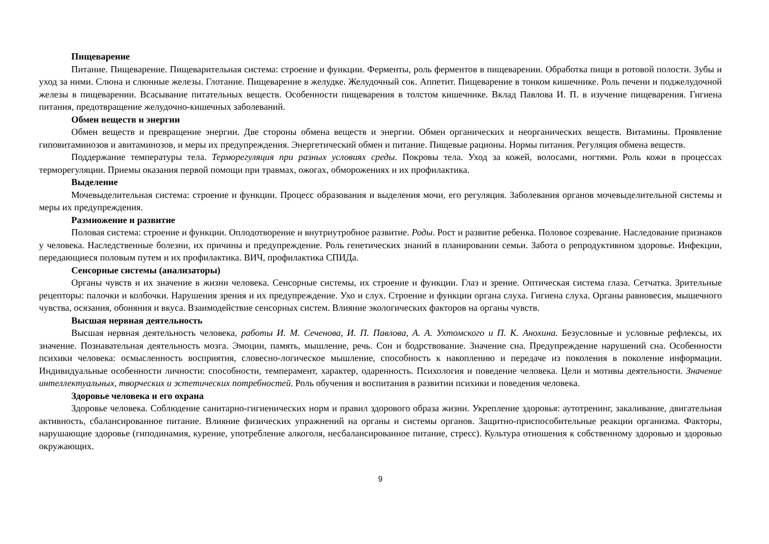Пищеварение
Питание. Пищеварение. Пищеварительная система: строение и функции. Ферменты, роль ферментов в пищеварении. Обработка пищи в ротовой полости. Зубы и уход за ними. Слюна и слюнные железы. Глотание. Пищеварение в желудке. Желудочный сок. Аппетит. Пищеварение в тонком кишечнике. Роль печени и поджелудочной железы в пищеварении. Всасывание питательных веществ. Особенности пищеварения в толстом кишечнике. Вклад Павлова И. П. в изучение пищеварения. Гигиена питания, предотвращение желудочно-кишечных заболеваний.
Обмен веществ и энергии
Обмен веществ и превращение энергии. Две стороны обмена веществ и энергии. Обмен органических и неорганических веществ. Витамины. Проявление гиповитаминозов и авитаминозов, и меры их предупреждения. Энергетический обмен и питание. Пищевые рационы. Нормы питания. Регуляция обмена веществ.
Поддержание температуры тела. Терморегуляция при разных условиях среды. Покровы тела. Уход за кожей, волосами, ногтями. Роль кожи в процессах терморегуляции. Приемы оказания первой помощи при травмах, ожогах, обморожениях и их профилактика.
Выделение
Мочевыделительная система: строение и функции. Процесс образования и выделения мочи, его регуляция. Заболевания органов мочевыделительной системы и меры их предупреждения.
Размножение и развитие
Половая система: строение и функции. Оплодотворение и внутриутробное развитие. Роды. Рост и развитие ребенка. Половое созревание. Наследование признаков у человека. Наследственные болезни, их причины и предупреждение. Роль генетических знаний в планировании семьи. Забота о репродуктивном здоровье. Инфекции, передающиеся половым путем и их профилактика. ВИЧ, профилактика СПИДа.
Сенсорные системы (анализаторы)
Органы чувств и их значение в жизни человека. Сенсорные системы, их строение и функции. Глаз и зрение. Оптическая система глаза. Сетчатка. Зрительные рецепторы: палочки и колбочки. Нарушения зрения и их предупреждение. Ухо и слух. Строение и функции органа слуха. Гигиена слуха. Органы равновесия, мышечного чувства, осязания, обоняния и вкуса. Взаимодействие сенсорных систем. Влияние экологических факторов на органы чувств.
Высшая нервная деятельность
Высшая нервная деятельность человека, работы И. М. Сеченова, И. П. Павлова, А. А. Ухтомского и П. К. Анохина. Безусловные и условные рефлексы, их значение. Познавательная деятельность мозга. Эмоции, память, мышление, речь. Сон и бодрствование. Значение сна. Предупреждение нарушений сна. Особенности психики человека: осмысленность восприятия, словесно-логическое мышление, способность к накоплению и передаче из поколения в поколение информации. Индивидуальные особенности личности: способности, темперамент, характер, одаренность. Психология и поведение человека. Цели и мотивы деятельности. Значение интеллектуальных, творческих и эстетических потребностей. Роль обучения и воспитания в развитии психики и поведения человека.
Здоровье человека и его охрана
Здоровье человека. Соблюдение санитарно-гигиенических норм и правил здорового образа жизни. Укрепление здоровья: аутотренинг, закаливание, двигательная активность, сбалансированное питание. Влияние физических упражнений на органы и системы органов. Защитно-приспособительные реакции организма. Факторы, нарушающие здоровье (гиподинамия, курение, употребление алкоголя, несбалансированное питание, стресс). Культура отношения к собственному здоровью и здоровью окружающих.
9